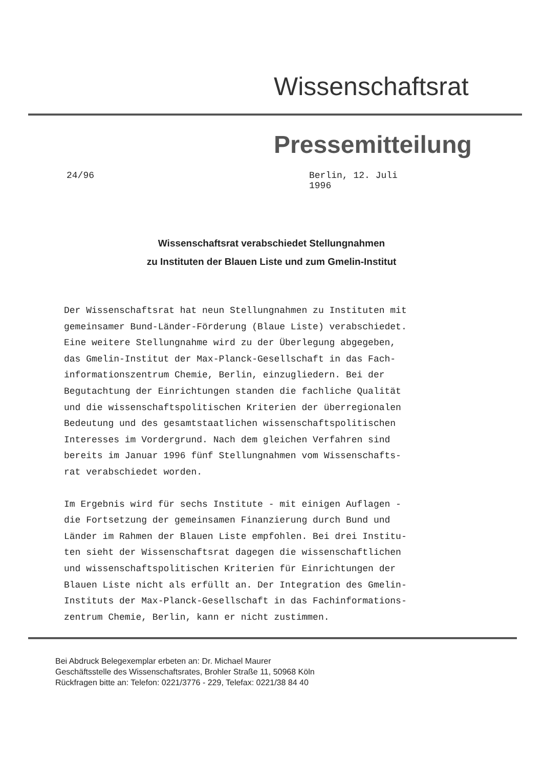Wissenschaftsrat
Pressemitteilung
24/96 Berlin, 12. Juli 1996
Wissenschaftsrat verabschiedet Stellungnahmen
zu Instituten der Blauen Liste und zum Gmelin-Institut
Der Wissenschaftsrat hat neun Stellungnahmen zu Instituten mit gemeinsamer Bund-Länder-Förderung (Blaue Liste) verabschiedet. Eine weitere Stellungnahme wird zu der Überlegung abgegeben, das Gmelin-Institut der Max-Planck-Gesellschaft in das Fach- informationszentrum Chemie, Berlin, einzugliedern. Bei der Begutachtung der Einrichtungen standen die fachliche Qualität und die wissenschaftspolitischen Kriterien der überregionalen Bedeutung und des gesamtstaatlichen wissenschaftspolitischen Interesses im Vordergrund. Nach dem gleichen Verfahren sind bereits im Januar 1996 fünf Stellungnahmen vom Wissenschafts- rat verabschiedet worden.
Im Ergebnis wird für sechs Institute - mit einigen Auflagen - die Fortsetzung der gemeinsamen Finanzierung durch Bund und Länder im Rahmen der Blauen Liste empfohlen. Bei drei Institu- ten sieht der Wissenschaftsrat dagegen die wissenschaftlichen und wissenschaftspolitischen Kriterien für Einrichtungen der Blauen Liste nicht als erfüllt an. Der Integration des Gmelin- Instituts der Max-Planck-Gesellschaft in das Fachinformations- zentrum Chemie, Berlin, kann er nicht zustimmen.
Bei Abdruck Belegexemplar erbeten an: Dr. Michael Maurer
Geschäftsstelle des Wissenschaftsrates, Brohler Straße 11, 50968 Köln
Rückfragen bitte an: Telefon: 0221/3776 - 229, Telefax: 0221/38 84 40